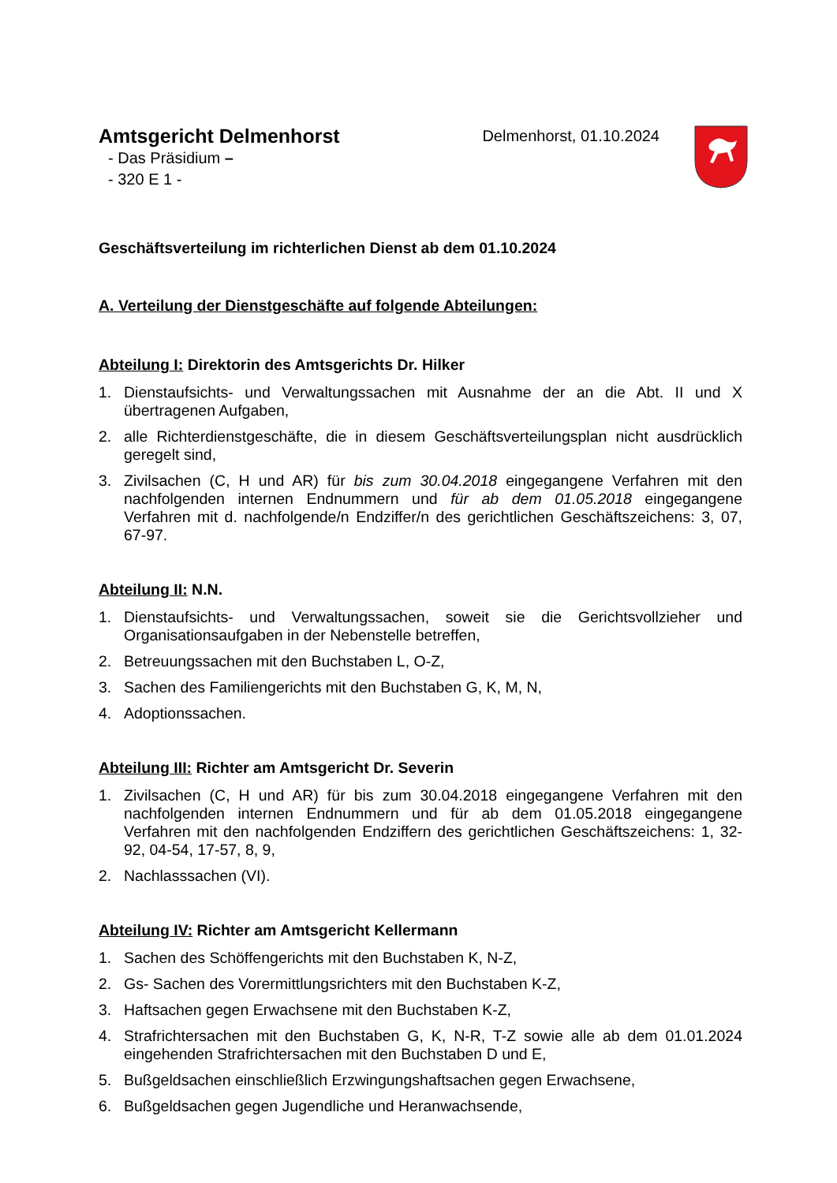Amtsgericht Delmenhorst
- Das Präsidium –
- 320 E 1 -
Delmenhorst, 01.10.2024
Geschäftsverteilung im richterlichen Dienst ab dem 01.10.2024
A. Verteilung der Dienstgeschäfte auf folgende Abteilungen:
Abteilung I: Direktorin des Amtsgerichts Dr. Hilker
1. Dienstaufsichts- und Verwaltungssachen mit Ausnahme der an die Abt. II und X übertragenen Aufgaben,
2. alle Richterdienstgeschäfte, die in diesem Geschäftsverteilungsplan nicht ausdrücklich geregelt sind,
3. Zivilsachen (C, H und AR) für bis zum 30.04.2018 eingegangene Verfahren mit den nachfolgenden internen Endnummern und für ab dem 01.05.2018 eingegangene Verfahren mit d. nachfolgende/n Endziffer/n des gerichtlichen Geschäftszeichens: 3, 07, 67-97.
Abteilung II: N.N.
1. Dienstaufsichts- und Verwaltungssachen, soweit sie die Gerichtsvollzieher und Organisationsaufgaben in der Nebenstelle betreffen,
2. Betreuungssachen mit den Buchstaben L, O-Z,
3. Sachen des Familiengerichts mit den Buchstaben G, K, M, N,
4. Adoptionssachen.
Abteilung III: Richter am Amtsgericht Dr. Severin
1. Zivilsachen (C, H und AR) für bis zum 30.04.2018 eingegangene Verfahren mit den nachfolgenden internen Endnummern und für ab dem 01.05.2018 eingegangene Verfahren mit den nachfolgenden Endziffern des gerichtlichen Geschäftszeichens: 1, 32-92, 04-54, 17-57, 8, 9,
2. Nachlasssachen (VI).
Abteilung IV: Richter am Amtsgericht Kellermann
1. Sachen des Schöffengerichts mit den Buchstaben K, N-Z,
2. Gs- Sachen des Vorermittlungsrichters mit den Buchstaben K-Z,
3. Haftsachen gegen Erwachsene mit den Buchstaben K-Z,
4. Strafrichtersachen mit den Buchstaben G, K, N-R, T-Z sowie alle ab dem 01.01.2024 eingehenden Strafrichtersachen mit den Buchstaben D und E,
5. Bußgeldsachen einschließlich Erzwingungshaftsachen gegen Erwachsene,
6. Bußgeldsachen gegen Jugendliche und Heranwachsende,